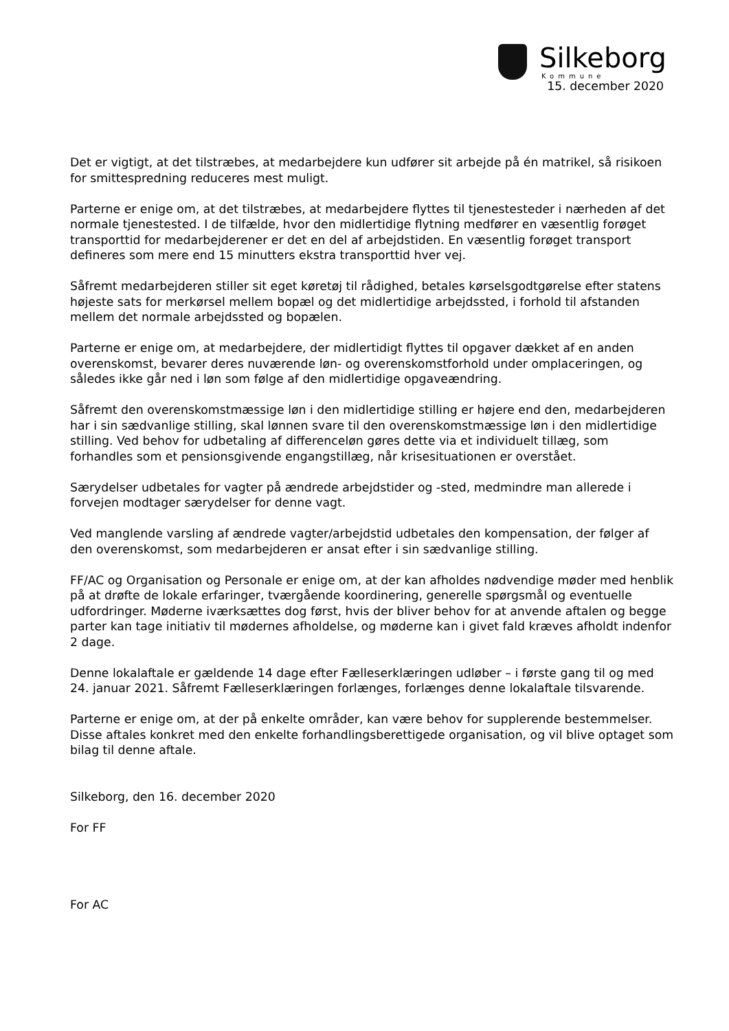Silkeborg
Kommune
15. december 2020
Det er vigtigt, at det tilstræbes, at medarbejdere kun udfører sit arbejde på én matrikel, så risikoen for smittespredning reduceres mest muligt.
Parterne er enige om, at det tilstræbes, at medarbejdere flyttes til tjenestesteder i nærheden af det normale tjenestested. I de tilfælde, hvor den midlertidige flytning medfører en væsentlig forøget transporttid for medarbejderener er det en del af arbejdstiden. En væsentlig forøget transport defineres som mere end 15 minutters ekstra transporttid hver vej.
Såfremt medarbejderen stiller sit eget køretøj til rådighed, betales kørselsgodtgørelse efter statens højeste sats for merkørsel mellem bopæl og det midlertidige arbejdssted, i forhold til afstanden mellem det normale arbejdssted og bopælen.
Parterne er enige om, at medarbejdere, der midlertidigt flyttes til opgaver dækket af en anden overenskomst, bevarer deres nuværende løn- og overenskomstforhold under omplaceringen, og således ikke går ned i løn som følge af den midlertidige opgaveændring.
Såfremt den overenskomstmæssige løn i den midlertidige stilling er højere end den, medarbejderen har i sin sædvanlige stilling, skal lønnen svare til den overenskomstmæssige løn i den midlertidige stilling. Ved behov for udbetaling af differenceløn gøres dette via et individuelt tillæg, som forhandles som et pensionsgivende engangstillæg, når krisesituationen er overstået.
Særydelser udbetales for vagter på ændrede arbejdstider og -sted, medmindre man allerede i forvejen modtager særydelser for denne vagt.
Ved manglende varsling af ændrede vagter/arbejdstid udbetales den kompensation, der følger af den overenskomst, som medarbejderen er ansat efter i sin sædvanlige stilling.
FF/AC og Organisation og Personale er enige om, at der kan afholdes nødvendige møder med henblik på at drøfte de lokale erfaringer, tværgående koordinering, generelle spørgsmål og eventuelle udfordringer. Møderne iværksættes dog først, hvis der bliver behov for at anvende aftalen og begge parter kan tage initiativ til mødernes afholdelse, og møderne kan i givet fald kræves afholdt indenfor 2 dage.
Denne lokalaftale er gældende 14 dage efter Fælleserklæringen udløber – i første gang til og med 24. januar 2021. Såfremt Fælleserklæringen forlænges, forlænges denne lokalaftale tilsvarende.
Parterne er enige om, at der på enkelte områder, kan være behov for supplerende bestemmelser. Disse aftales konkret med den enkelte forhandlingsberettigede organisation, og vil blive optaget som bilag til denne aftale.
Silkeborg, den 16. december 2020
For FF
For AC